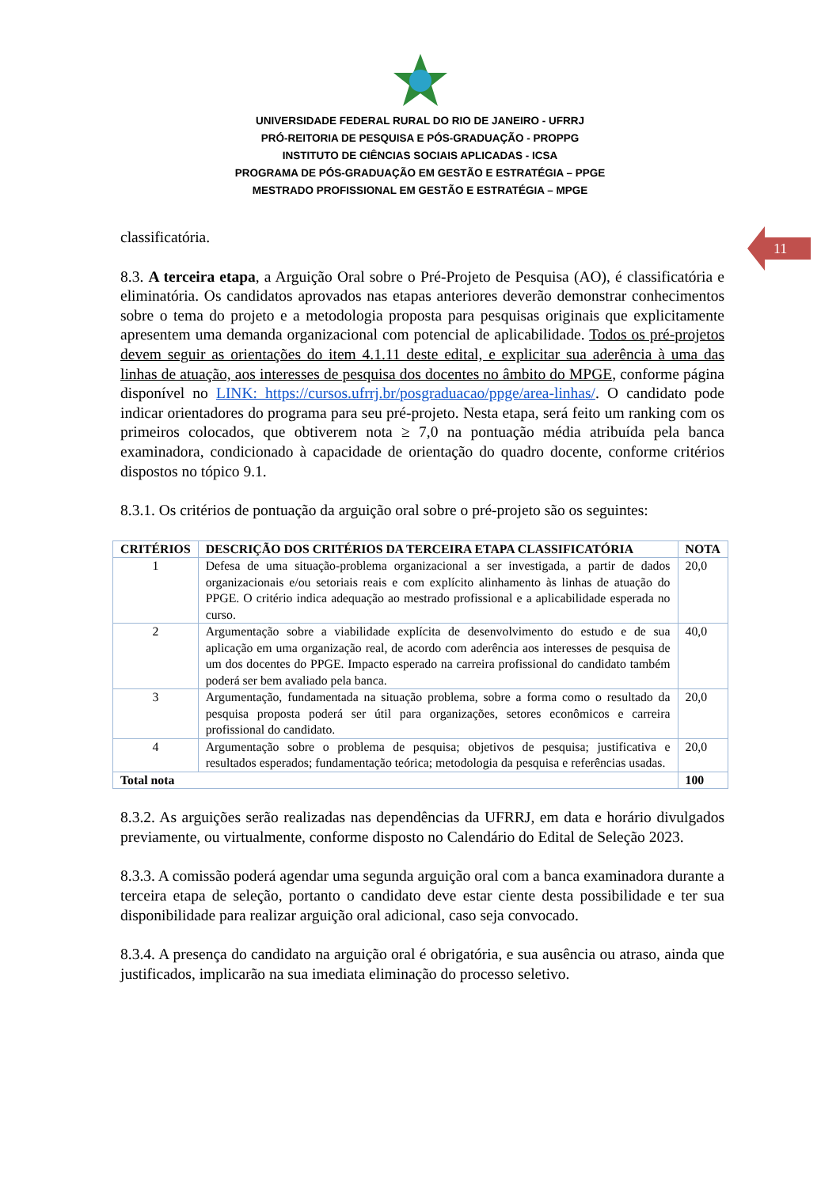11
UNIVERSIDADE FEDERAL RURAL DO RIO DE JANEIRO - UFRRJ
PRÓ-REITORIA DE PESQUISA E PÓS-GRADUAÇÃO - PROPPG
INSTITUTO DE CIÊNCIAS SOCIAIS APLICADAS - ICSA
PROGRAMA DE PÓS-GRADUAÇÃO EM GESTÃO E ESTRATÉGIA – PPGE
MESTRADO PROFISSIONAL EM GESTÃO E ESTRATÉGIA – MPGE
classificatória.
8.3. A terceira etapa, a Arguição Oral sobre o Pré-Projeto de Pesquisa (AO), é classificatória e eliminatória. Os candidatos aprovados nas etapas anteriores deverão demonstrar conhecimentos sobre o tema do projeto e a metodologia proposta para pesquisas originais que explicitamente apresentem uma demanda organizacional com potencial de aplicabilidade. Todos os pré-projetos devem seguir as orientações do item 4.1.11 deste edital, e explicitar sua aderência à uma das linhas de atuação, aos interesses de pesquisa dos docentes no âmbito do MPGE, conforme página disponível no LINK: https://cursos.ufrrj.br/posgraduacao/ppge/area-linhas/. O candidato pode indicar orientadores do programa para seu pré-projeto. Nesta etapa, será feito um ranking com os primeiros colocados, que obtiverem nota ≥ 7,0 na pontuação média atribuída pela banca examinadora, condicionado à capacidade de orientação do quadro docente, conforme critérios dispostos no tópico 9.1.
8.3.1. Os critérios de pontuação da arguição oral sobre o pré-projeto são os seguintes:
| CRITÉRIOS | DESCRIÇÃO DOS CRITÉRIOS DA TERCEIRA ETAPA CLASSIFICATÓRIA | NOTA |
| --- | --- | --- |
| 1 | Defesa de uma situação-problema organizacional a ser investigada, a partir de dados organizacionais e/ou setoriais reais e com explícito alinhamento às linhas de atuação do PPGE. O critério indica adequação ao mestrado profissional e a aplicabilidade esperada no curso. | 20,0 |
| 2 | Argumentação sobre a viabilidade explícita de desenvolvimento do estudo e de sua aplicação em uma organização real, de acordo com aderência aos interesses de pesquisa de um dos docentes do PPGE. Impacto esperado na carreira profissional do candidato também poderá ser bem avaliado pela banca. | 40,0 |
| 3 | Argumentação, fundamentada na situação problema, sobre a forma como o resultado da pesquisa proposta poderá ser útil para organizações, setores econômicos e carreira profissional do candidato. | 20,0 |
| 4 | Argumentação sobre o problema de pesquisa; objetivos de pesquisa; justificativa e resultados esperados; fundamentação teórica; metodologia da pesquisa e referências usadas. | 20,0 |
| Total nota | | 100 |
8.3.2. As arguições serão realizadas nas dependências da UFRRJ, em data e horário divulgados previamente, ou virtualmente, conforme disposto no Calendário do Edital de Seleção 2023.
8.3.3. A comissão poderá agendar uma segunda arguição oral com a banca examinadora durante a terceira etapa de seleção, portanto o candidato deve estar ciente desta possibilidade e ter sua disponibilidade para realizar arguição oral adicional, caso seja convocado.
8.3.4. A presença do candidato na arguição oral é obrigatória, e sua ausência ou atraso, ainda que justificados, implicarão na sua imediata eliminação do processo seletivo.